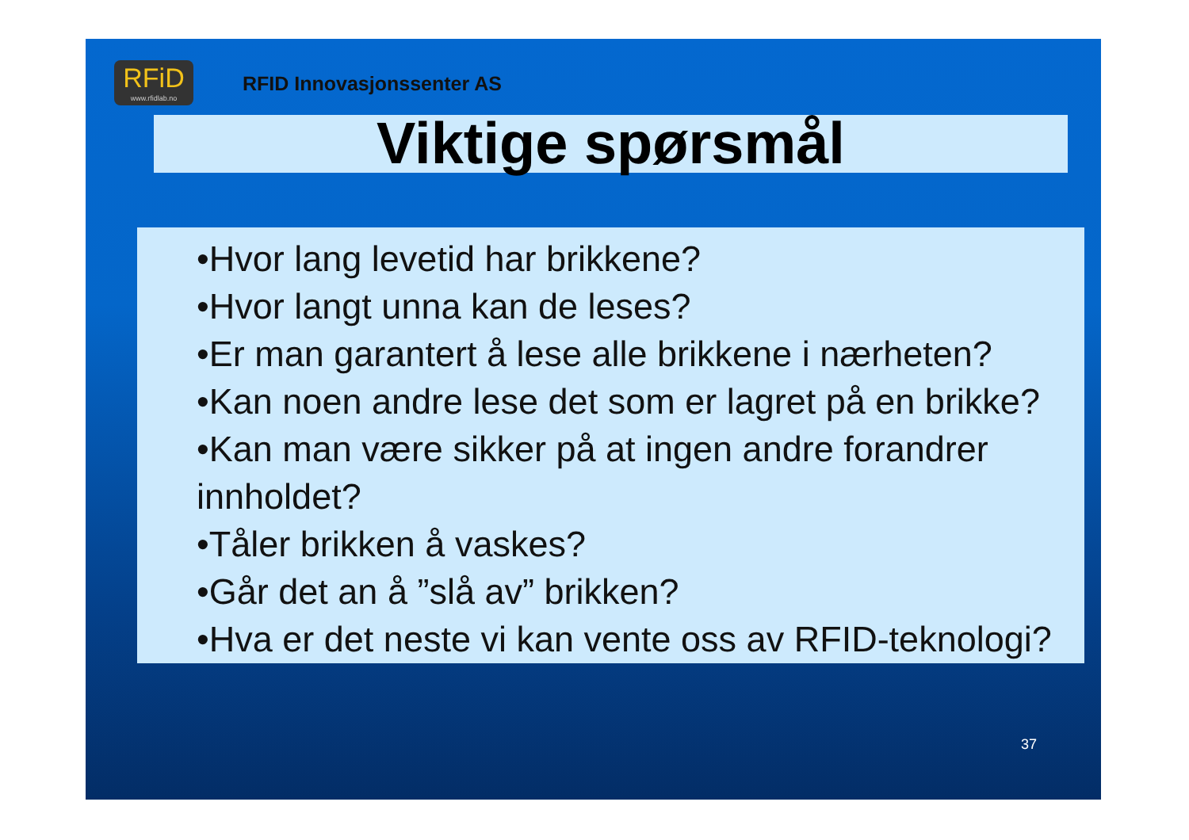RFiD
www.rfidlab.no
RFID Innovasjonssenter AS
Viktige spørsmål
•Hvor lang levetid har brikkene?
•Hvor langt unna kan de leses?
•Er man garantert å lese alle brikkene i nærheten?
•Kan noen andre lese det som er lagret på en brikke?
•Kan man være sikker på at ingen andre forandrer innholdet?
•Tåler brikken å vaskes?
•Går det an å ”slå av” brikken?
•Hva er det neste vi kan vente oss av RFID-teknologi?
37